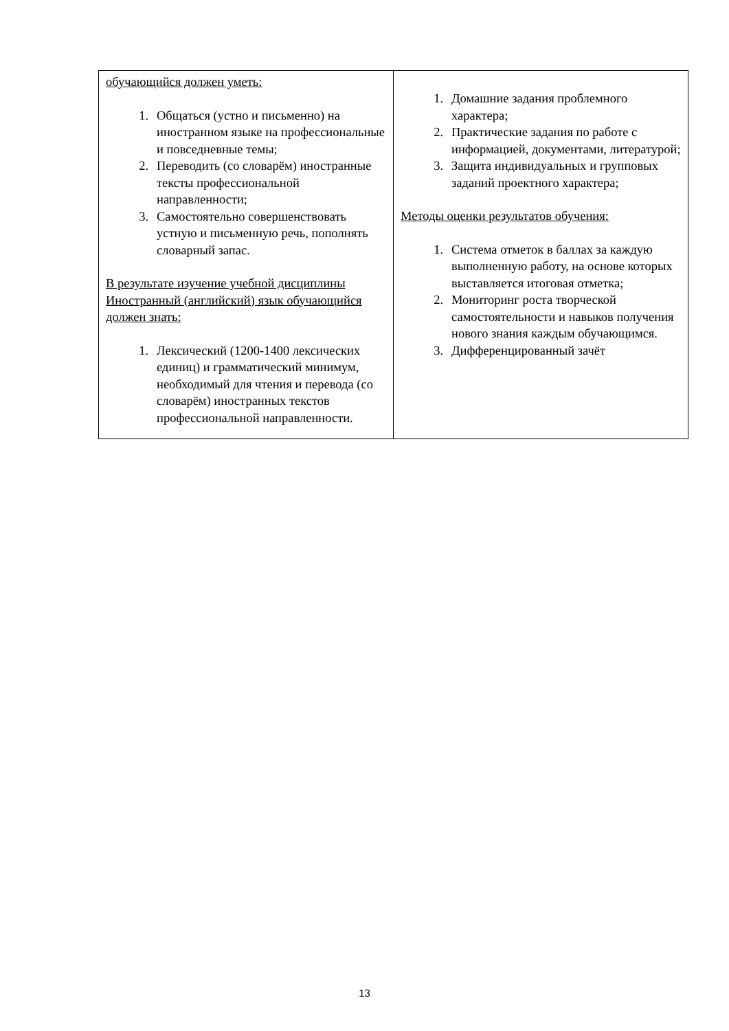| обучающийся должен уметь: 1. Общаться (устно и письменно) на иностранном языке на профессиональные и повседневные темы; 2. Переводить (со словарём) иностранные тексты профессиональной направленности; 3. Самостоятельно совершенствовать устную и письменную речь, пополнять словарный запас. В результате изучение учебной дисциплины Иностранный (английский) язык обучающийся должен знать: 1. Лексический (1200-1400 лексических единиц) и грамматический минимум, необходимый для чтения и перевода (со словарём) иностранных текстов профессиональной направленности. | 1. Домашние задания проблемного характера; 2. Практические задания по работе с информацией, документами, литературой; 3. Защита индивидуальных и групповых заданий проектного характера; Методы оценки результатов обучения: 1. Система отметок в баллах за каждую выполненную работу, на основе которых выставляется итоговая отметка; 2. Мониторинг роста творческой самостоятельности и навыков получения нового знания каждым обучающимся. 3. Дифференцированный зачёт |
13